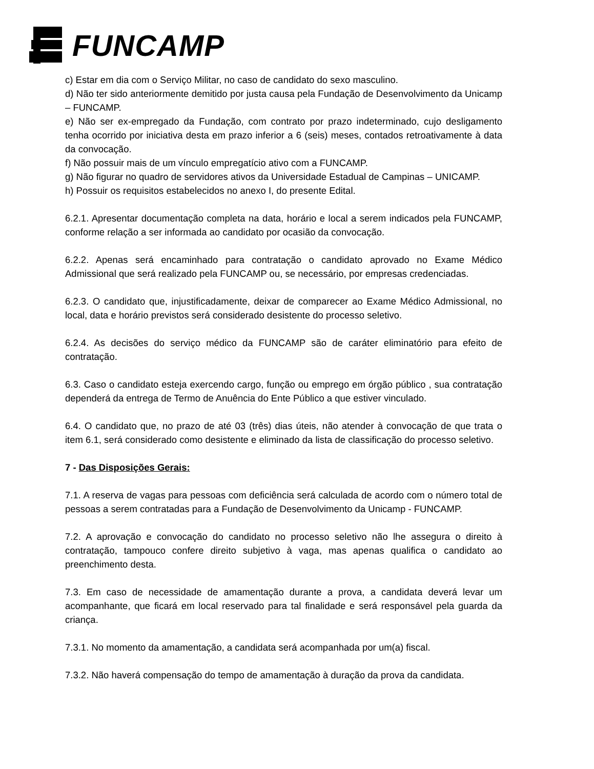FUNCAMP
c) Estar em dia com o Serviço Militar, no caso de candidato do sexo masculino.
d) Não ter sido anteriormente demitido por justa causa pela Fundação de Desenvolvimento da Unicamp – FUNCAMP.
e) Não ser ex-empregado da Fundação, com contrato por prazo indeterminado, cujo desligamento tenha ocorrido por iniciativa desta em prazo inferior a 6 (seis) meses, contados retroativamente à data da convocação.
f) Não possuir mais de um vínculo empregatício ativo com a FUNCAMP.
g) Não figurar no quadro de servidores ativos da Universidade Estadual de Campinas – UNICAMP.
h) Possuir os requisitos estabelecidos no anexo I, do presente Edital.
6.2.1. Apresentar documentação completa na data, horário e local a serem indicados pela FUNCAMP, conforme relação a ser informada ao candidato por ocasião da convocação.
6.2.2. Apenas será encaminhado para contratação o candidato aprovado no Exame Médico Admissional que será realizado pela FUNCAMP ou, se necessário, por empresas credenciadas.
6.2.3. O candidato que, injustificadamente, deixar de comparecer ao Exame Médico Admissional, no local, data e horário previstos será considerado desistente do processo seletivo.
6.2.4. As decisões do serviço médico da FUNCAMP são de caráter eliminatório para efeito de contratação.
6.3. Caso o candidato esteja exercendo cargo, função ou emprego em órgão público , sua contratação dependerá da entrega de Termo de Anuência do Ente Público a que estiver vinculado.
6.4. O candidato que, no prazo de até 03 (três) dias úteis, não atender à convocação de que trata o item 6.1, será considerado como desistente e eliminado da lista de classificação do processo seletivo.
7 - Das Disposições Gerais:
7.1. A reserva de vagas para pessoas com deficiência será calculada de acordo com o número total de pessoas a serem contratadas para a Fundação de Desenvolvimento da Unicamp - FUNCAMP.
7.2. A aprovação e convocação do candidato no processo seletivo não lhe assegura o direito à contratação, tampouco confere direito subjetivo à vaga, mas apenas qualifica o candidato ao preenchimento desta.
7.3. Em caso de necessidade de amamentação durante a prova, a candidata deverá levar um acompanhante, que ficará em local reservado para tal finalidade e será responsável pela guarda da criança.
7.3.1. No momento da amamentação, a candidata será acompanhada por um(a) fiscal.
7.3.2. Não haverá compensação do tempo de amamentação à duração da prova da candidata.